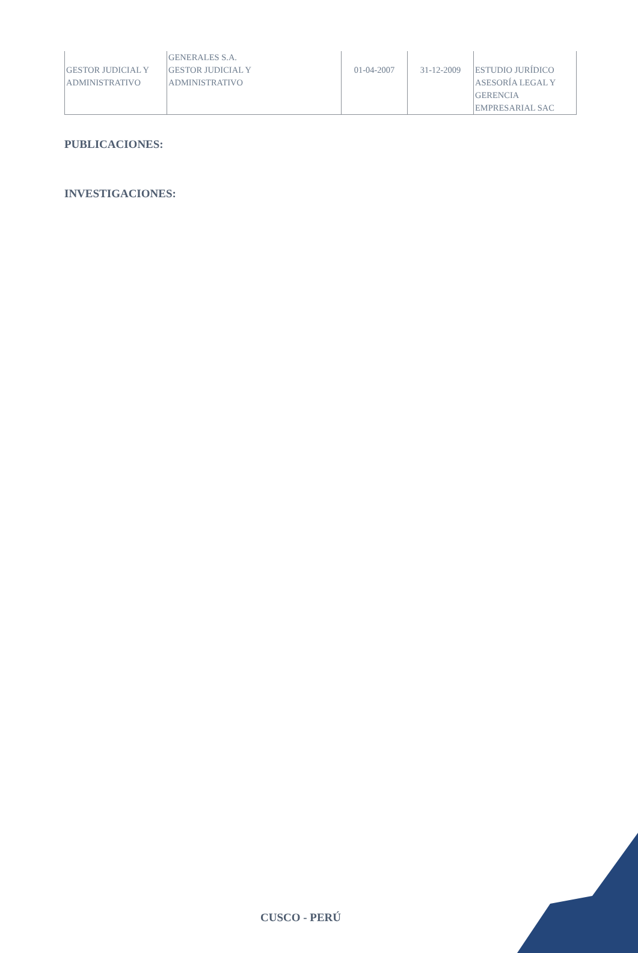| | GENERALES S.A. | | | |
| GESTOR JUDICIAL Y ADMINISTRATIVO | GESTOR JUDICIAL Y ADMINISTRATIVO | 01-04-2007 | 31-12-2009 | ESTUDIO JURÍDICO ASESORÍA LEGAL Y GERENCIA EMPRESARIAL SAC |
PUBLICACIONES:
INVESTIGACIONES:
CUSCO - PERÚ